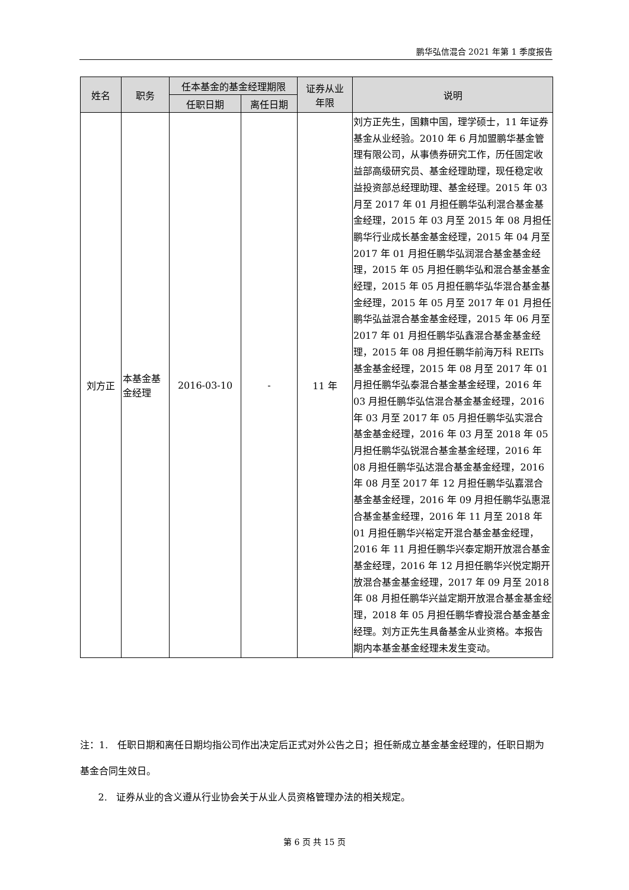鹏华弘信混合 2021 年第 1 季度报告
| 姓名 | 职务 | 任本基金的基金经理期限 | | 证券从业 年限 | 说明 |
| --- | --- | --- | --- | --- | --- |
| | | 任职日期 | 离任日期 | | |
| 刘方正 | 本基金基金经理 | 2016-03-10 | - | 11 年 | 刘方正先生，国籍中国，理学硕士，11 年证券基金从业经验。2010 年 6 月加盟鹏华基金管理有限公司，从事债券研究工作，历任固定收益部高级研究员、基金经理助理，现任稳定收益投资部总经理助理、基金经理。2015 年 03 月至 2017 年 01 月担任鹏华弘利混合基金基金经理，2015 年 03 月至 2015 年 08 月担任鹏华行业成长基金基金经理，2015 年 04 月至 2017 年 01 月担任鹏华弘润混合基金基金经理，2015 年 05 月担任鹏华弘和混合基金基金经理，2015 年 05 月担任鹏华弘华混合基金基金经理，2015 年 05 月至 2017 年 01 月担任鹏华弘益混合基金基金经理，2015 年 06 月至 2017 年 01 月担任鹏华弘鑫混合基金基金经理，2015 年 08 月担任鹏华前海万科 REITs 基金基金经理，2015 年 08 月至 2017 年 01 月担任鹏华弘泰混合基金基金经理，2016 年 03 月担任鹏华弘信混合基金基金经理，2016 年 03 月至 2017 年 05 月担任鹏华弘实混合基金基金经理，2016 年 03 月至 2018 年 05 月担任鹏华弘锐混合基金基金经理，2016 年 08 月担任鹏华弘达混合基金基金经理，2016 年 08 月至 2017 年 12 月担任鹏华弘嘉混合基金基金经理，2016 年 09 月担任鹏华弘惠混合基金基金经理，2016 年 11 月至 2018 年 01 月担任鹏华兴裕定开混合基金基金经理，2016 年 11 月担任鹏华兴泰定期开放混合基金基金经理，2016 年 12 月担任鹏华兴悦定期开放混合基金基金经理，2017 年 09 月至 2018 年 08 月担任鹏华兴益定期开放混合基金基金经理，2018 年 05 月担任鹏华睿投混合基金基金经理。刘方正先生具备基金从业资格。本报告期内本基金基金经理未发生变动。 |
注：1. 任职日期和离任日期均指公司作出决定后正式对外公告之日；担任新成立基金基金经理的，任职日期为基金合同生效日。
2. 证券从业的含义遵从行业协会关于从业人员资格管理办法的相关规定。
第 6 页 共 15 页